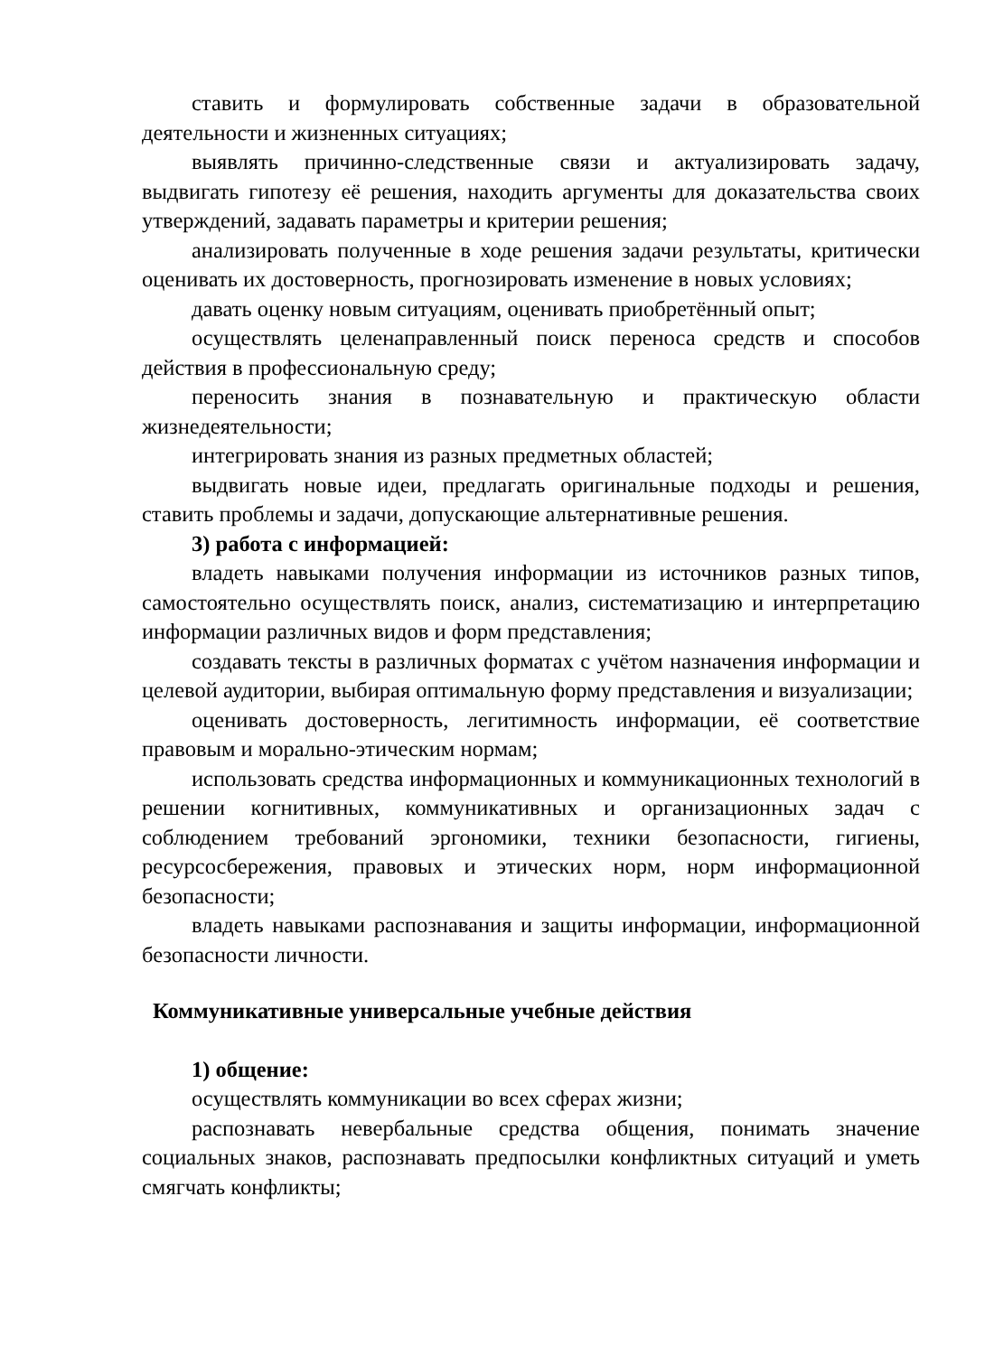ставить и формулировать собственные задачи в образовательной деятельности и жизненных ситуациях;
выявлять причинно-следственные связи и актуализировать задачу, выдвигать гипотезу её решения, находить аргументы для доказательства своих утверждений, задавать параметры и критерии решения;
анализировать полученные в ходе решения задачи результаты, критически оценивать их достоверность, прогнозировать изменение в новых условиях;
давать оценку новым ситуациям, оценивать приобретённый опыт;
осуществлять целенаправленный поиск переноса средств и способов действия в профессиональную среду;
переносить знания в познавательную и практическую области жизнедеятельности;
интегрировать знания из разных предметных областей;
выдвигать новые идеи, предлагать оригинальные подходы и решения, ставить проблемы и задачи, допускающие альтернативные решения.
3) работа с информацией:
владеть навыками получения информации из источников разных типов, самостоятельно осуществлять поиск, анализ, систематизацию и интерпретацию информации различных видов и форм представления;
создавать тексты в различных форматах с учётом назначения информации и целевой аудитории, выбирая оптимальную форму представления и визуализации;
оценивать достоверность, легитимность информации, её соответствие правовым и морально-этическим нормам;
использовать средства информационных и коммуникационных технологий в решении когнитивных, коммуникативных и организационных задач с соблюдением требований эргономики, техники безопасности, гигиены, ресурсосбережения, правовых и этических норм, норм информационной безопасности;
владеть навыками распознавания и защиты информации, информационной безопасности личности.
Коммуникативные универсальные учебные действия
1) общение:
осуществлять коммуникации во всех сферах жизни;
распознавать невербальные средства общения, понимать значение социальных знаков, распознавать предпосылки конфликтных ситуаций и уметь смягчать конфликты;